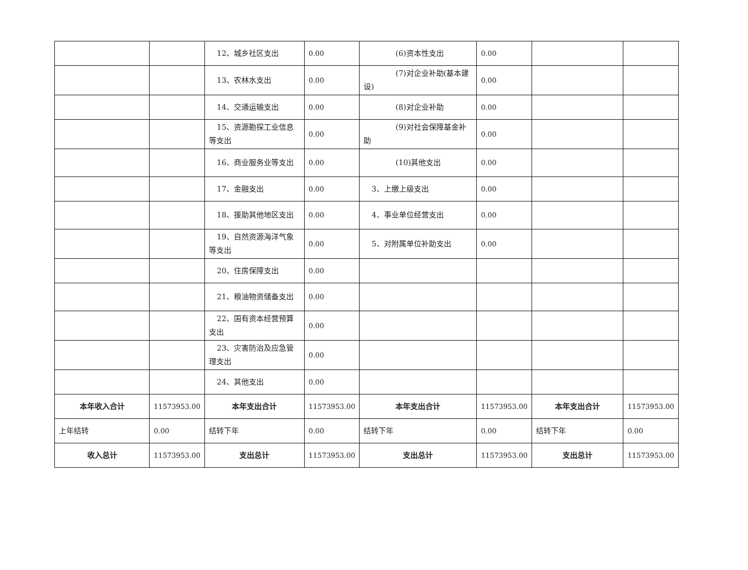| | | 12、城乡社区支出 | 0.00 | (6)资本性支出 | 0.00 | | |
| | | 13、农林水支出 | 0.00 | (7)对企业补助(基本建设) | 0.00 | | |
| | | 14、交通运输支出 | 0.00 | (8)对企业补助 | 0.00 | | |
| | | 15、资源勘探工业信息等支出 | 0.00 | (9)对社会保障基金补助 | 0.00 | | |
| | | 16、商业服务业等支出 | 0.00 | (10)其他支出 | 0.00 | | |
| | | 17、金融支出 | 0.00 | 3、上缴上级支出 | 0.00 | | |
| | | 18、援助其他地区支出 | 0.00 | 4、事业单位经营支出 | 0.00 | | |
| | | 19、自然资源海洋气象等支出 | 0.00 | 5、对附属单位补助支出 | 0.00 | | |
| | | 20、住房保障支出 | 0.00 | | | | |
| | | 21、粮油物资储备支出 | 0.00 | | | | |
| | | 22、国有资本经营预算支出 | 0.00 | | | | |
| | | 23、灾害防治及应急管理支出 | 0.00 | | | | |
| | | 24、其他支出 | 0.00 | | | | |
| 本年收入合计 | 11573953.00 | 本年支出合计 | 11573953.00 | 本年支出合计 | 11573953.00 | 本年支出合计 | 11573953.00 |
| 上年结转 | 0.00 | 结转下年 | 0.00 | 结转下年 | 0.00 | 结转下年 | 0.00 |
| 收入总计 | 11573953.00 | 支出总计 | 11573953.00 | 支出总计 | 11573953.00 | 支出总计 | 11573953.00 |